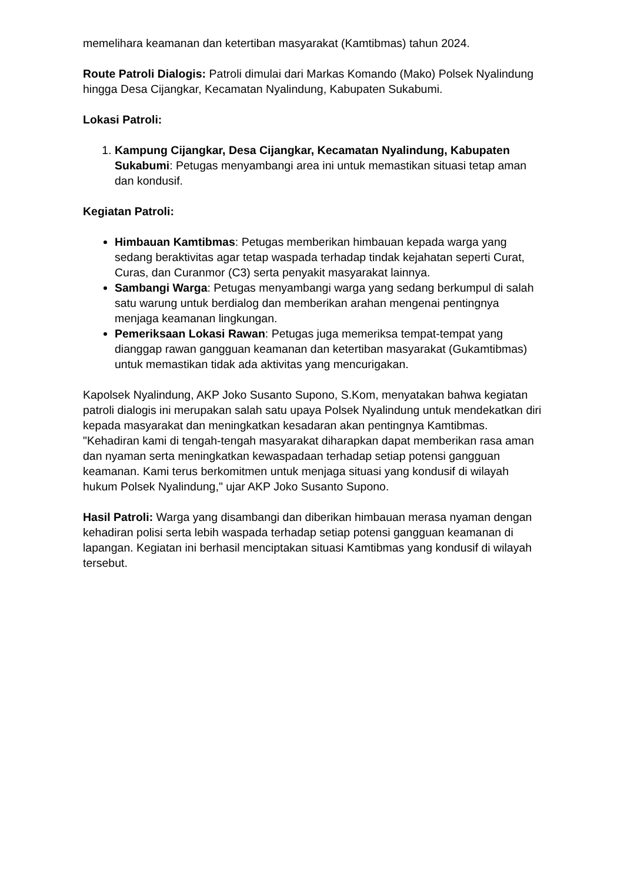memelihara keamanan dan ketertiban masyarakat (Kamtibmas) tahun 2024.
Route Patroli Dialogis: Patroli dimulai dari Markas Komando (Mako) Polsek Nyalindung hingga Desa Cijangkar, Kecamatan Nyalindung, Kabupaten Sukabumi.
Lokasi Patroli:
1. Kampung Cijangkar, Desa Cijangkar, Kecamatan Nyalindung, Kabupaten Sukabumi: Petugas menyambangi area ini untuk memastikan situasi tetap aman dan kondusif.
Kegiatan Patroli:
Himbauan Kamtibmas: Petugas memberikan himbauan kepada warga yang sedang beraktivitas agar tetap waspada terhadap tindak kejahatan seperti Curat, Curas, dan Curanmor (C3) serta penyakit masyarakat lainnya.
Sambangi Warga: Petugas menyambangi warga yang sedang berkumpul di salah satu warung untuk berdialog dan memberikan arahan mengenai pentingnya menjaga keamanan lingkungan.
Pemeriksaan Lokasi Rawan: Petugas juga memeriksa tempat-tempat yang dianggap rawan gangguan keamanan dan ketertiban masyarakat (Gukamtibmas) untuk memastikan tidak ada aktivitas yang mencurigakan.
Kapolsek Nyalindung, AKP Joko Susanto Supono, S.Kom, menyatakan bahwa kegiatan patroli dialogis ini merupakan salah satu upaya Polsek Nyalindung untuk mendekatkan diri kepada masyarakat dan meningkatkan kesadaran akan pentingnya Kamtibmas. "Kehadiran kami di tengah-tengah masyarakat diharapkan dapat memberikan rasa aman dan nyaman serta meningkatkan kewaspadaan terhadap setiap potensi gangguan keamanan. Kami terus berkomitmen untuk menjaga situasi yang kondusif di wilayah hukum Polsek Nyalindung," ujar AKP Joko Susanto Supono.
Hasil Patroli: Warga yang disambangi dan diberikan himbauan merasa nyaman dengan kehadiran polisi serta lebih waspada terhadap setiap potensi gangguan keamanan di lapangan. Kegiatan ini berhasil menciptakan situasi Kamtibmas yang kondusif di wilayah tersebut.